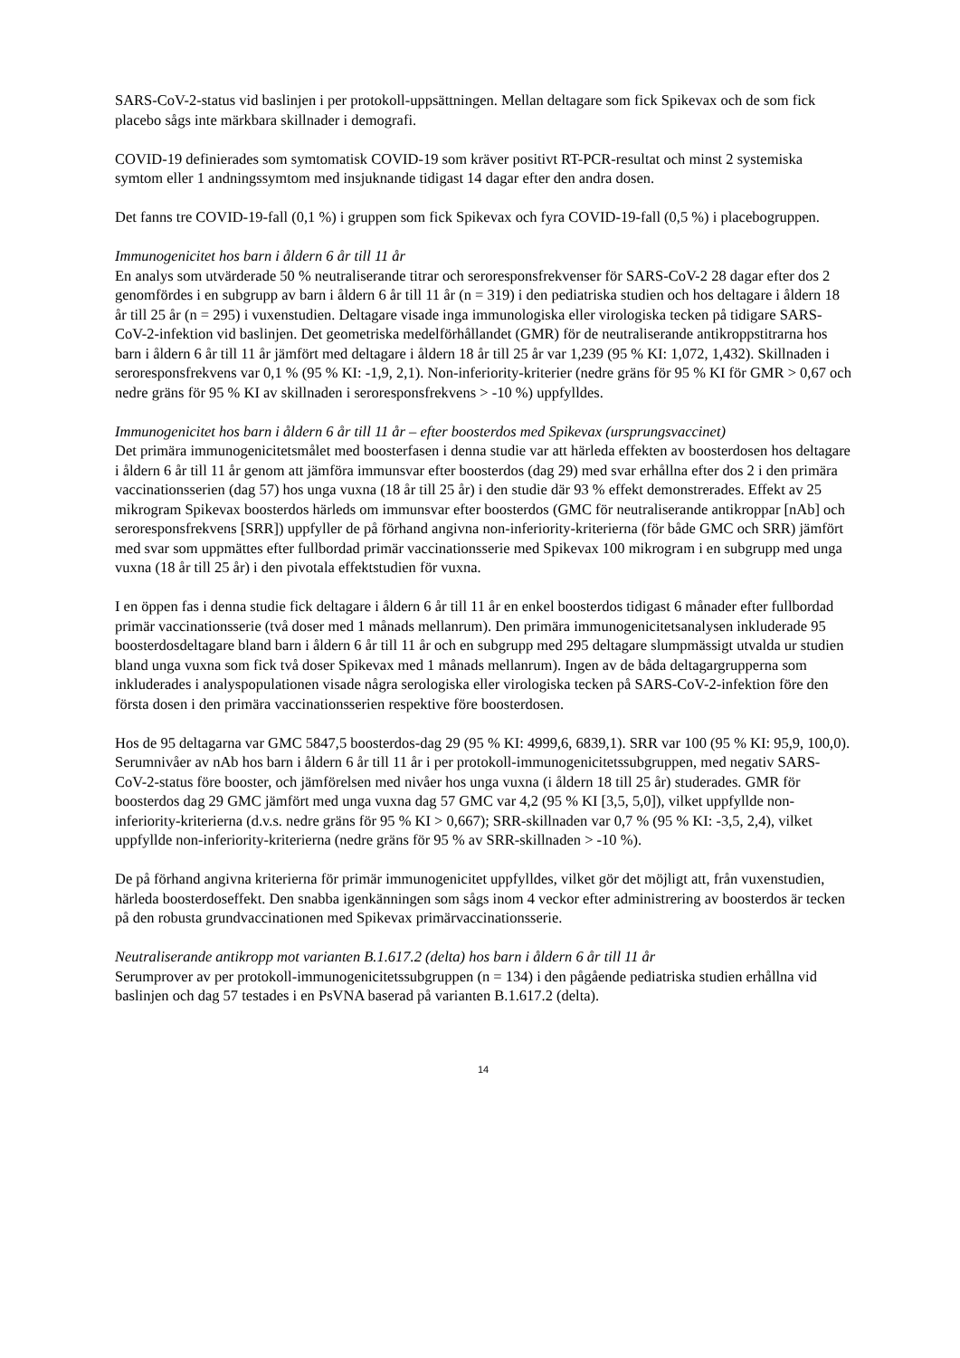SARS-CoV-2-status vid baslinjen i per protokoll-uppsättningen. Mellan deltagare som fick Spikevax och de som fick placebo sågs inte märkbara skillnader i demografi.
COVID-19 definierades som symtomatisk COVID-19 som kräver positivt RT-PCR-resultat och minst 2 systemiska symtom eller 1 andningssymtom med insjuknande tidigast 14 dagar efter den andra dosen.
Det fanns tre COVID-19-fall (0,1 %) i gruppen som fick Spikevax och fyra COVID-19-fall (0,5 %) i placebogruppen.
Immunogenicitet hos barn i åldern 6 år till 11 år
En analys som utvärderade 50 % neutraliserande titrar och seroresponsfrekvenser för SARS-CoV-2 28 dagar efter dos 2 genomfördes i en subgrupp av barn i åldern 6 år till 11 år (n = 319) i den pediatriska studien och hos deltagare i åldern 18 år till 25 år (n = 295) i vuxenstudien. Deltagare visade inga immunologiska eller virologiska tecken på tidigare SARS-CoV-2-infektion vid baslinjen. Det geometriska medelförhållandet (GMR) för de neutraliserande antikroppstitrarna hos barn i åldern 6 år till 11 år jämfört med deltagare i åldern 18 år till 25 år var 1,239 (95 % KI: 1,072, 1,432). Skillnaden i seroresponsfrekvens var 0,1 % (95 % KI: -1,9, 2,1). Non-inferiority-kriterier (nedre gräns för 95 % KI för GMR > 0,67 och nedre gräns för 95 % KI av skillnaden i seroresponsfrekvens > -10 %) uppfylldes.
Immunogenicitet hos barn i åldern 6 år till 11 år – efter boosterdos med Spikevax (ursprungsvaccinet)
Det primära immunogenicitetsmålet med boosterfasen i denna studie var att härleda effekten av boosterdosen hos deltagare i åldern 6 år till 11 år genom att jämföra immunsvar efter boosterdos (dag 29) med svar erhållna efter dos 2 i den primära vaccinationsserien (dag 57) hos unga vuxna (18 år till 25 år) i den studie där 93 % effekt demonstrerades. Effekt av 25 mikrogram Spikevax boosterdos härleds om immunsvar efter boosterdos (GMC för neutraliserande antikroppar [nAb] och seroresponsfrekvens [SRR]) uppfyller de på förhand angivna non-inferiority-kriterierna (för både GMC och SRR) jämfört med svar som uppmättes efter fullbordad primär vaccinationsserie med Spikevax 100 mikrogram i en subgrupp med unga vuxna (18 år till 25 år) i den pivotala effektstudien för vuxna.
I en öppen fas i denna studie fick deltagare i åldern 6 år till 11 år en enkel boosterdos tidigast 6 månader efter fullbordad primär vaccinationsserie (två doser med 1 månads mellanrum). Den primära immunogenicitetsanalysen inkluderade 95 boosterdosdeltagare bland barn i åldern 6 år till 11 år och en subgrupp med 295 deltagare slumpmässigt utvalda ur studien bland unga vuxna som fick två doser Spikevax med 1 månads mellanrum). Ingen av de båda deltagargrupperna som inkluderades i analyspopulationen visade några serologiska eller virologiska tecken på SARS-CoV-2-infektion före den första dosen i den primära vaccinationsserien respektive före boosterdosen.
Hos de 95 deltagarna var GMC 5847,5 boosterdos-dag 29 (95 % KI: 4999,6, 6839,1). SRR var 100 (95 % KI: 95,9, 100,0). Serumnivåer av nAb hos barn i åldern 6 år till 11 år i per protokoll-immunogenicitetssubgruppen, med negativ SARS-CoV-2-status före booster, och jämförelsen med nivåer hos unga vuxna (i åldern 18 till 25 år) studerades. GMR för boosterdos dag 29 GMC jämfört med unga vuxna dag 57 GMC var 4,2 (95 % KI [3,5, 5,0]), vilket uppfyllde non-inferiority-kriterierna (d.v.s. nedre gräns för 95 % KI > 0,667); SRR-skillnaden var 0,7 % (95 % KI: -3,5, 2,4), vilket uppfyllde non-inferiority-kriterierna (nedre gräns för 95 % av SRR-skillnaden > -10 %).
De på förhand angivna kriterierna för primär immunogenicitet uppfylldes, vilket gör det möjligt att, från vuxenstudien, härleda boosterdoseffekt. Den snabba igenkänningen som sågs inom 4 veckor efter administrering av boosterdos är tecken på den robusta grundvaccinationen med Spikevax primärvaccinationsserie.
Neutraliserande antikropp mot varianten B.1.617.2 (delta) hos barn i åldern 6 år till 11 år
Serumprover av per protokoll-immunogenicitetssubgruppen (n = 134) i den pågående pediatriska studien erhållna vid baslinjen och dag 57 testades i en PsVNA baserad på varianten B.1.617.2 (delta).
14